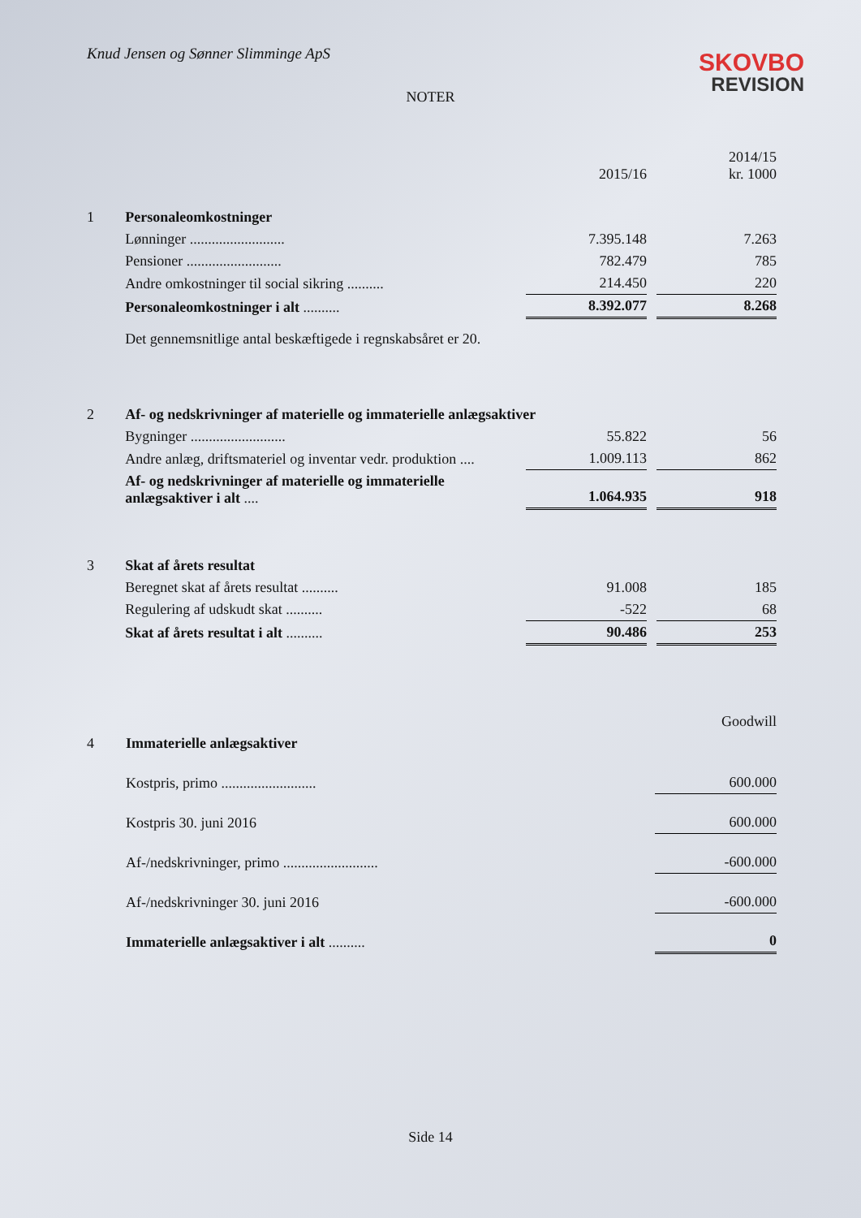Knud Jensen og Sønner Slimminge ApS
SKOVBO
REVISION
NOTER
| | | 2015/16 | | 2014/15 kr. 1000 |
| 1 | Personaleomkostninger | | | |
| | Lønninger .......................... | 7.395.148 | | 7.263 |
| | Pensioner .......................... | 782.479 | | 785 |
| | Andre omkostninger til social sikring .......... | 214.450 | | 220 |
| | Personaleomkostninger i alt .......... | 8.392.077 | | 8.268 |
| | Det gennemsnitlige antal beskæftigede i regnskabsåret er 20. | | | |
| 2 | Af- og nedskrivninger af materielle og immaterielle anlægsaktiver | | | |
| | Bygninger .......................... | 55.822 | | 56 |
| | Andre anlæg, driftsmateriel og inventar vedr. produktion .... | 1.009.113 | | 862 |
| | Af- og nedskrivninger af materielle og immaterielle anlægsaktiver i alt .... | 1.064.935 | | 918 |
| 3 | Skat af årets resultat | | | |
| | Beregnet skat af årets resultat .......... | 91.008 | | 185 |
| | Regulering af udskudt skat .......... | -522 | | 68 |
| | Skat af årets resultat i alt .......... | 90.486 | | 253 |
| | | Goodwill |
| 4 | Immaterielle anlægsaktiver | |
| | Kostpris, primo .......................... | 600.000 |
| | Kostpris 30. juni 2016 | 600.000 |
| | Af-/nedskrivninger, primo .......................... | -600.000 |
| | Af-/nedskrivninger 30. juni 2016 | -600.000 |
| | Immaterielle anlægsaktiver i alt .......... | 0 |
Side 14